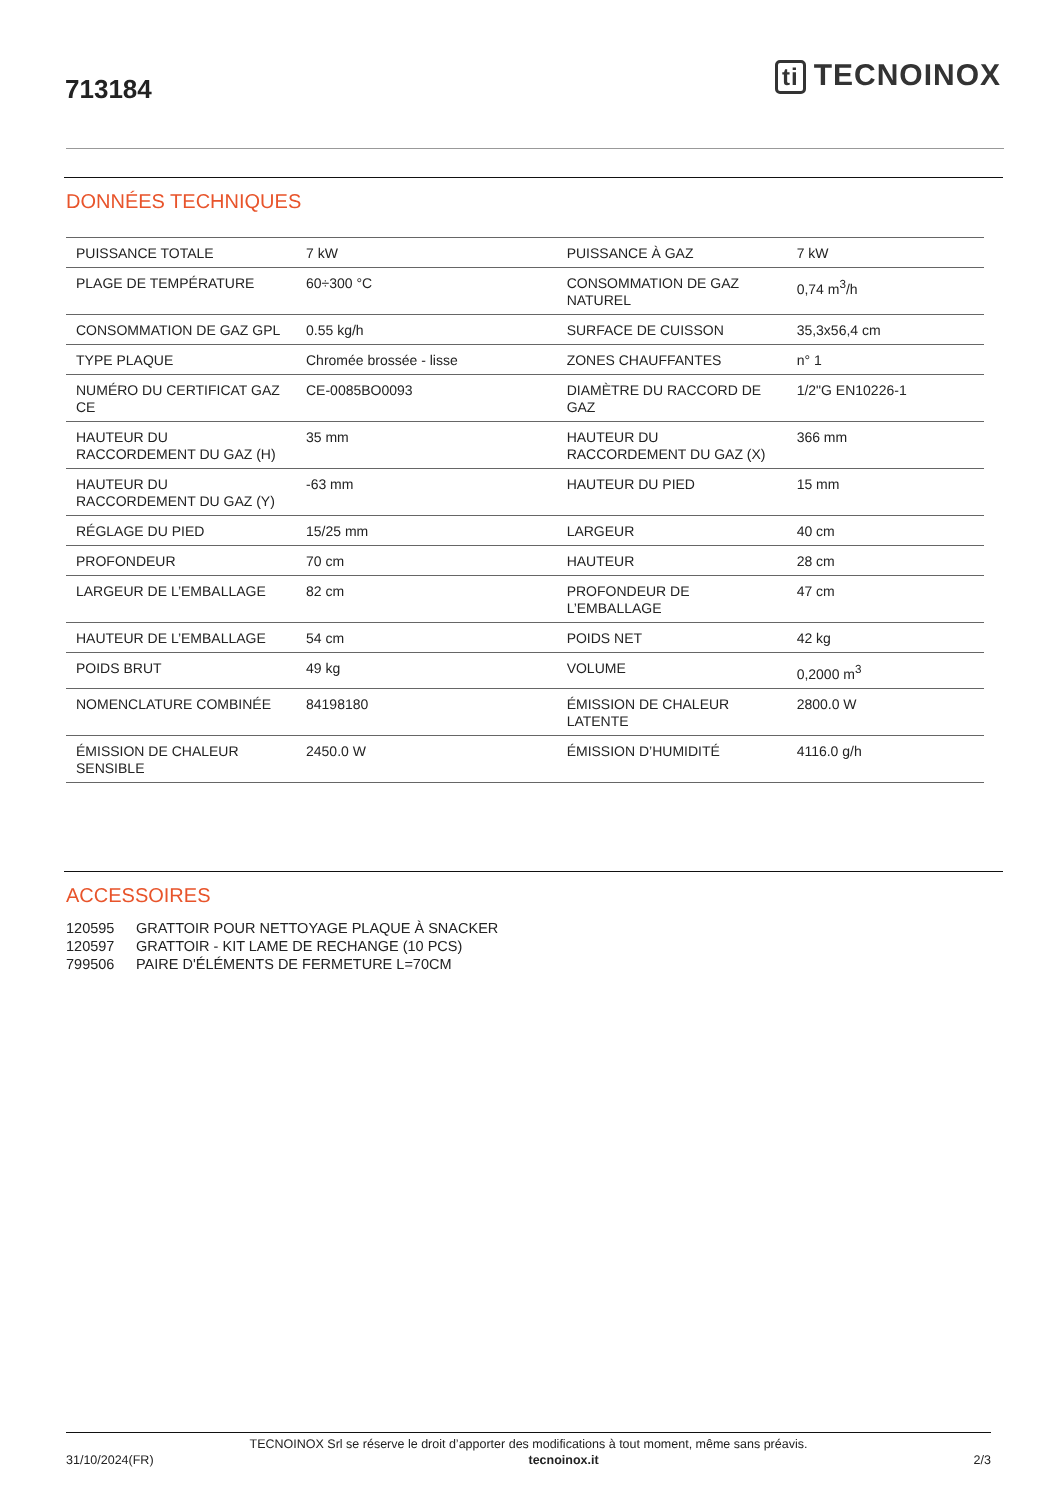713184
ti TECNOINOX
DONNÉES TECHNIQUES
| PUISSANCE TOTALE | 7 kW | PUISSANCE À GAZ | 7 kW |
| PLAGE DE TEMPÉRATURE | 60÷300 °C | CONSOMMATION DE GAZ NATUREL | 0,74 m<sup>3</sup>/h |
| CONSOMMATION DE GAZ GPL | 0.55 kg/h | SURFACE DE CUISSON | 35,3x56,4 cm |
| TYPE PLAQUE | Chromée brossée - lisse | ZONES CHAUFFANTES | n° 1 |
| NUMÉRO DU CERTIFICAT GAZ CE | CE-0085BO0093 | DIAMÈTRE DU RACCORD DE GAZ | 1/2"G EN10226-1 |
| HAUTEUR DU RACCORDEMENT DU GAZ (H) | 35 mm | HAUTEUR DU RACCORDEMENT DU GAZ (X) | 366 mm |
| HAUTEUR DU RACCORDEMENT DU GAZ (Y) | -63 mm | HAUTEUR DU PIED | 15 mm |
| RÉGLAGE DU PIED | 15/25 mm | LARGEUR | 40 cm |
| PROFONDEUR | 70 cm | HAUTEUR | 28 cm |
| LARGEUR DE L’EMBALLAGE | 82 cm | PROFONDEUR DE L’EMBALLAGE | 47 cm |
| HAUTEUR DE L’EMBALLAGE | 54 cm | POIDS NET | 42 kg |
| POIDS BRUT | 49 kg | VOLUME | 0,2000 m<sup>3</sup> |
| NOMENCLATURE COMBINÉE | 84198180 | ÉMISSION DE CHALEUR LATENTE | 2800.0 W |
| ÉMISSION DE CHALEUR SENSIBLE | 2450.0 W | ÉMISSION D’HUMIDITÉ | 4116.0 g/h |
ACCESSOIRES
120595 GRATTOIR POUR NETTOYAGE PLAQUE À SNACKER
120597 GRATTOIR - KIT LAME DE RECHANGE (10 PCS)
799506 PAIRE D'ÉLÉMENTS DE FERMETURE L=70CM
TECNOINOX Srl se réserve le droit d’apporter des modifications à tout moment, même sans préavis.
31/10/2024(FR) tecnoinox.it 2/3